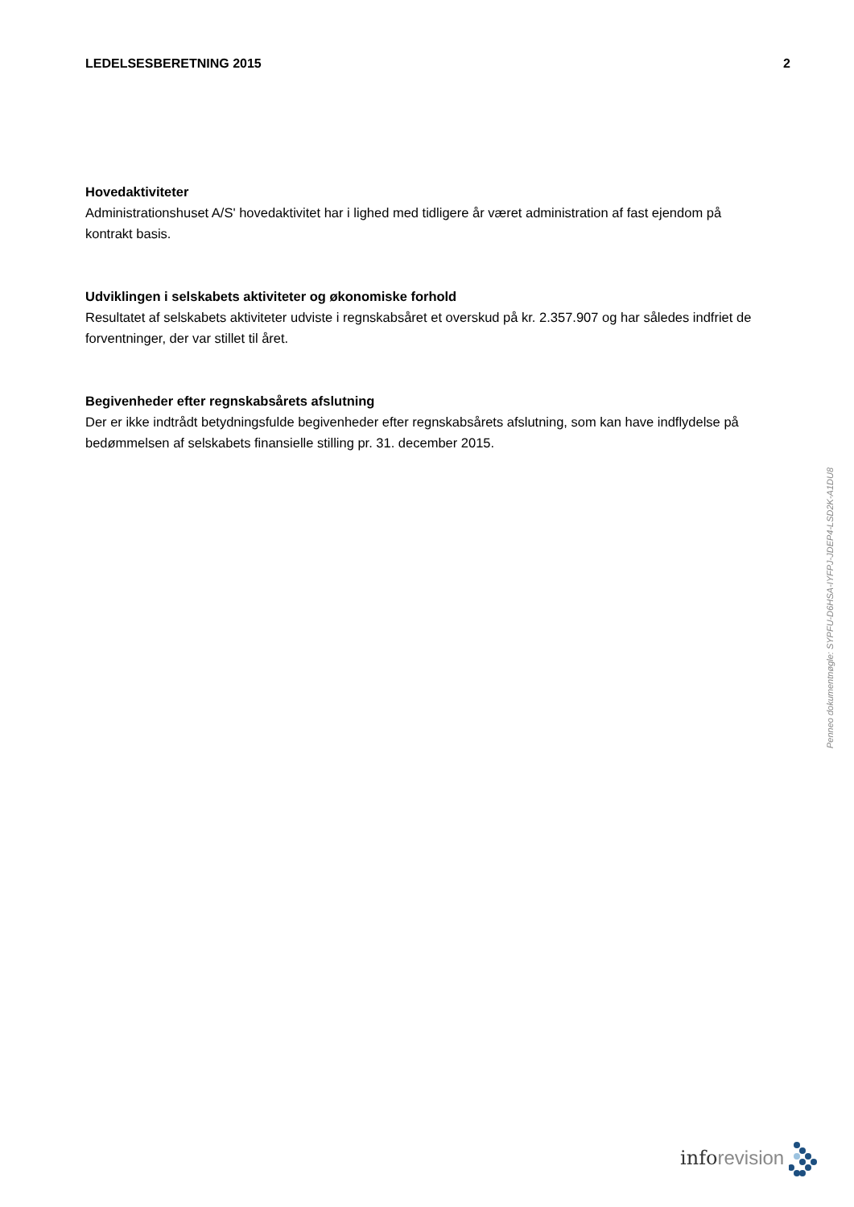LEDELSESBERETNING 2015 2
Hovedaktiviteter
Administrationshuset A/S' hovedaktivitet har i lighed med tidligere år været administration af fast ejendom på kontrakt basis.
Udviklingen i selskabets aktiviteter og økonomiske forhold
Resultatet af selskabets aktiviteter udviste i regnskabsåret et overskud på kr. 2.357.907 og har således indfriet de forventninger, der var stillet til året.
Begivenheder efter regnskabsårets afslutning
Der er ikke indtrådt betydningsfulde begivenheder efter regnskabsårets afslutning, som kan have indflydelse på bedømmelsen af selskabets finansielle stilling pr. 31. december 2015.
Penneo dokumentnøgle: SYPFU-D6HSA-IYFPJ-JDEP4-LSD2K-A1DU8
inforevision